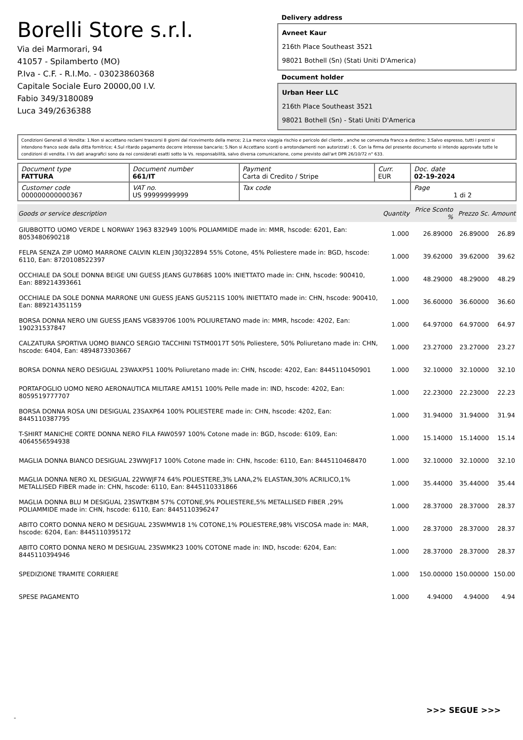Borelli Store s.r.l.
Via dei Marmorari, 94
41057 - Spilamberto (MO)
P.Iva - C.F. - R.I.Mo. - 03023860368
Capitale Sociale Euro 20000,00 I.V.
Fabio 349/3180089
Luca 349/2636388
Delivery address
Avneet Kaur
216th Place Southeast 3521
98021 Bothell (Sn) (Stati Uniti D'America)
Document holder
Urban Heer LLC
216th Place Southeast 3521
98021 Bothell (Sn) - Stati Uniti D'America
Condizioni Generali di Vendita: 1.Non si accettano reclami trascorsi 8 giorni dal ricevimento della merce; 2.La merce viaggia rischio e pericolo del cliente , anche se convenuta franco a destino; 3.Salvo espresso, tutti i prezzi si intendono franco sede dalla ditta fornitrice; 4.Sul ritardo pagamento decorre interesse bancario; 5.Non si Accettano sconti o arrotondamenti non autorizzati ; 6. Con la firma del presente documento si intendo approvate tutte le condizioni di vendita. I Vs dati anagrafici sono da noi considerati esatti sotto la Vs. responsabilità, salvo diversa comunicazione, come previsto dall'art DPR 26/10/72 n° 633.
| Document type FATTURA | Document number 661/IT | Payment Carta di Credito / Stripe | Curr. EUR | Doc. date 02-19-2024 |
| Customer code 000000000000367 | VAT no. US 99999999999 | Tax code | | Page 1 di 2 |
| Goods or service description | Quantity | Price Sconto % | Prezzo Sc. | Amount |
| --- | --- | --- | --- | --- |
| GIUBBOTTO UOMO VERDE L NORWAY 1963 832949 100% POLIAMMIDE made in: MMR, hscode: 6201, Ean: 8053480690218 | 1.000 | 26.89000 | 26.89000 | 26.89 |
| FELPA SENZA ZIP UOMO MARRONE CALVIN KLEIN J30J322894 55% Cotone, 45% Poliestere made in: BGD, hscode: 6110, Ean: 8720108522397 | 1.000 | 39.62000 | 39.62000 | 39.62 |
| OCCHIALE DA SOLE DONNA BEIGE UNI GUESS JEANS GU7868S 100% INIETTATO made in: CHN, hscode: 900410, Ean: 889214393661 | 1.000 | 48.29000 | 48.29000 | 48.29 |
| OCCHIALE DA SOLE DONNA MARRONE UNI GUESS JEANS GU5211S 100% INIETTATO made in: CHN, hscode: 900410, Ean: 889214351159 | 1.000 | 36.60000 | 36.60000 | 36.60 |
| BORSA DONNA NERO UNI GUESS JEANS VG839706 100% POLIURETANO made in: MMR, hscode: 4202, Ean: 190231537847 | 1.000 | 64.97000 | 64.97000 | 64.97 |
| CALZATURA SPORTIVA UOMO BIANCO SERGIO TACCHINI TSTM0017T 50% Poliestere, 50% Poliuretano made in: CHN, hscode: 6404, Ean: 4894873303667 | 1.000 | 23.27000 | 23.27000 | 23.27 |
| BORSA DONNA NERO DESIGUAL 23WAXP51 100% Poliuretano made in: CHN, hscode: 4202, Ean: 8445110450901 | 1.000 | 32.10000 | 32.10000 | 32.10 |
| PORTAFOGLIO UOMO NERO AERONAUTICA MILITARE AM151 100% Pelle made in: IND, hscode: 4202, Ean: 8059519777707 | 1.000 | 22.23000 | 22.23000 | 22.23 |
| BORSA DONNA ROSA UNI DESIGUAL 23SAXP64 100% POLIESTERE made in: CHN, hscode: 4202, Ean: 8445110387795 | 1.000 | 31.94000 | 31.94000 | 31.94 |
| T-SHIRT MANICHE CORTE DONNA NERO FILA FAW0597 100% Cotone made in: BGD, hscode: 6109, Ean: 4064556594938 | 1.000 | 15.14000 | 15.14000 | 15.14 |
| MAGLIA DONNA BIANCO DESIGUAL 23WWJF17 100% Cotone made in: CHN, hscode: 6110, Ean: 8445110468470 | 1.000 | 32.10000 | 32.10000 | 32.10 |
| MAGLIA DONNA NERO XL DESIGUAL 22WWJF74 64% POLIESTERE,3% LANA,2% ELASTAN,30% ACRILICO,1% METALLISED FIBER made in: CHN, hscode: 6110, Ean: 8445110331866 | 1.000 | 35.44000 | 35.44000 | 35.44 |
| MAGLIA DONNA BLU M DESIGUAL 23SWTKBM 57% COTONE,9% POLIESTERE,5% METALLISED FIBER ,29% POLIAMMIDE made in: CHN, hscode: 6110, Ean: 8445110396247 | 1.000 | 28.37000 | 28.37000 | 28.37 |
| ABITO CORTO DONNA NERO M DESIGUAL 23SWMW18 1% COTONE,1% POLIESTERE,98% VISCOSA made in: MAR, hscode: 6204, Ean: 8445110395172 | 1.000 | 28.37000 | 28.37000 | 28.37 |
| ABITO CORTO DONNA NERO M DESIGUAL 23SWMK23 100% COTONE made in: IND, hscode: 6204, Ean: 8445110394946 | 1.000 | 28.37000 | 28.37000 | 28.37 |
| SPEDIZIONE TRAMITE CORRIERE | 1.000 | 150.00000 | 150.00000 | 150.00 |
| SPESE PAGAMENTO | 1.000 | 4.94000 | 4.94000 | 4.94 |
>>> SEGUE >>>
-